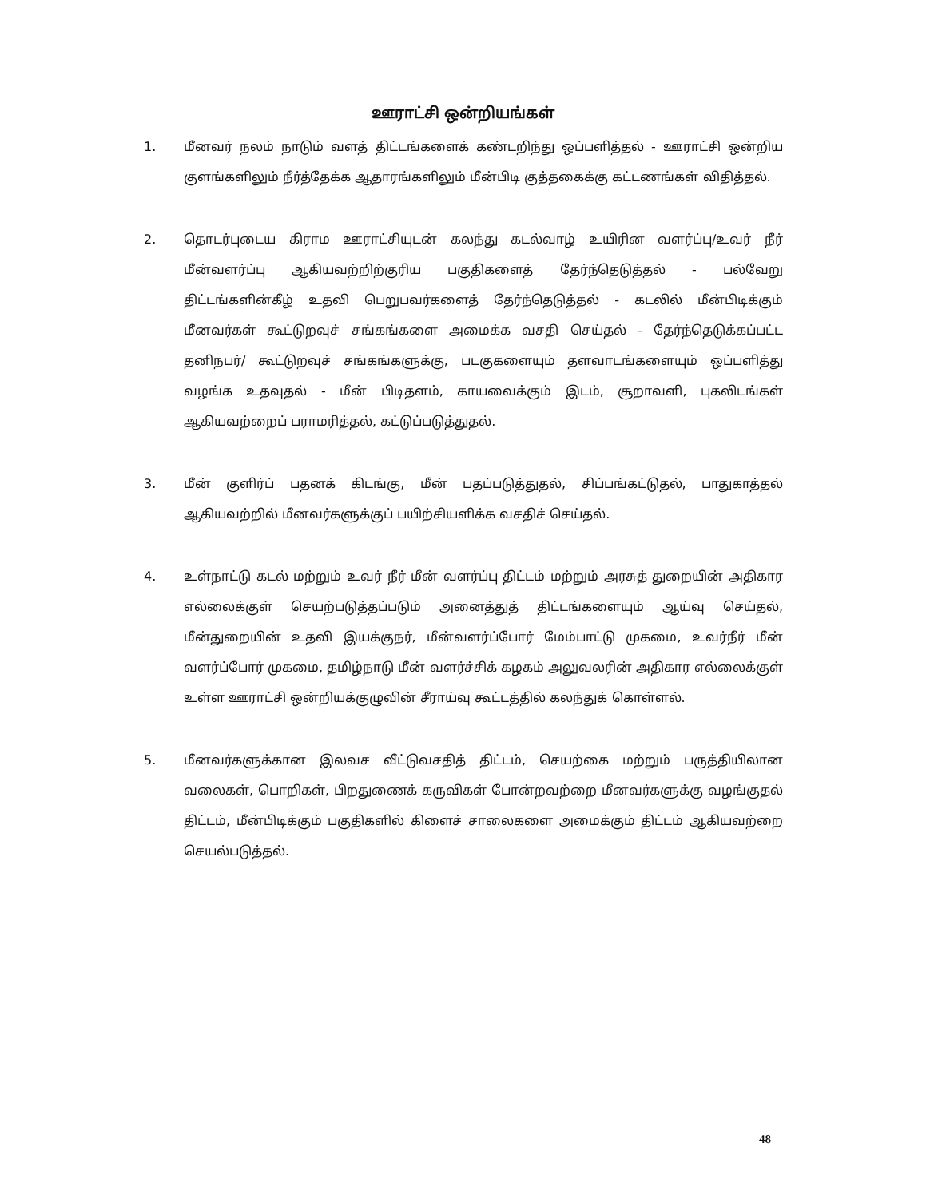ஊராட்சி ஒன்றியங்கள்
1. மீனவர் நலம் நாடும் வளத் திட்டங்களைக் கண்டறிந்து ஒப்பளித்தல் - ஊராட்சி ஒன்றிய குளங்களிலும் நீர்த்தேக்க ஆதாரங்களிலும் மீன்பிடி குத்தகைக்கு கட்டணங்கள் விதித்தல்.
2. தொடர்புடைய கிராம ஊராட்சியுடன் கலந்து கடல்வாழ் உயிரின வளர்ப்பு/உவர் நீர் மீன்வளர்ப்பு ஆகியவற்றிற்குரிய பகுதிகளைத் தேர்ந்தெடுத்தல் - பல்வேறு திட்டங்களின்கீழ் உதவி பெறுபவர்களைத் தேர்ந்தெடுத்தல் - கடலில் மீன்பிடிக்கும் மீனவர்கள் கூட்டுறவுச் சங்கங்களை அமைக்க வசதி செய்தல் - தேர்ந்தெடுக்கப்பட்ட தனிநபர்/ கூட்டுறவுச் சங்கங்களுக்கு, படகுகளையும் தளவாடங்களையும் ஒப்பளித்து வழங்க உதவுதல் - மீன் பிடிதளம், காயவைக்கும் இடம், சூறாவளி, புகலிடங்கள் ஆகியவற்றைப் பராமரித்தல், கட்டுப்படுத்துதல்.
3. மீன் குளிர்ப் பதனக் கிடங்கு, மீன் பதப்படுத்துதல், சிப்பங்கட்டுதல், பாதுகாத்தல் ஆகியவற்றில் மீனவர்களுக்குப் பயிற்சியளிக்க வசதிச் செய்தல்.
4. உள்நாட்டு கடல் மற்றும் உவர் நீர் மீன் வளர்ப்பு திட்டம் மற்றும் அரசுத் துறையின் அதிகார எல்லைக்குள் செயற்படுத்தப்படும் அனைத்துத் திட்டங்களையும் ஆய்வு செய்தல், மீன்துறையின் உதவி இயக்குநர், மீன்வளர்ப்போர் மேம்பாட்டு முகமை, உவர்நீர் மீன் வளர்ப்போர் முகமை, தமிழ்நாடு மீன் வளர்ச்சிக் கழகம் அலுவலரின் அதிகார எல்லைக்குள் உள்ள ஊராட்சி ஒன்றியக்குழுவின் சீராய்வு கூட்டத்தில் கலந்துக் கொள்ளல்.
5. மீனவர்களுக்கான இலவச வீட்டுவசதித் திட்டம், செயற்கை மற்றும் பருத்தியிலான வலைகள், பொறிகள், பிறதுணைக் கருவிகள் போன்றவற்றை மீனவர்களுக்கு வழங்குதல் திட்டம், மீன்பிடிக்கும் பகுதிகளில் கிளைச் சாலைகளை அமைக்கும் திட்டம் ஆகியவற்றை செயல்படுத்தல்.
48